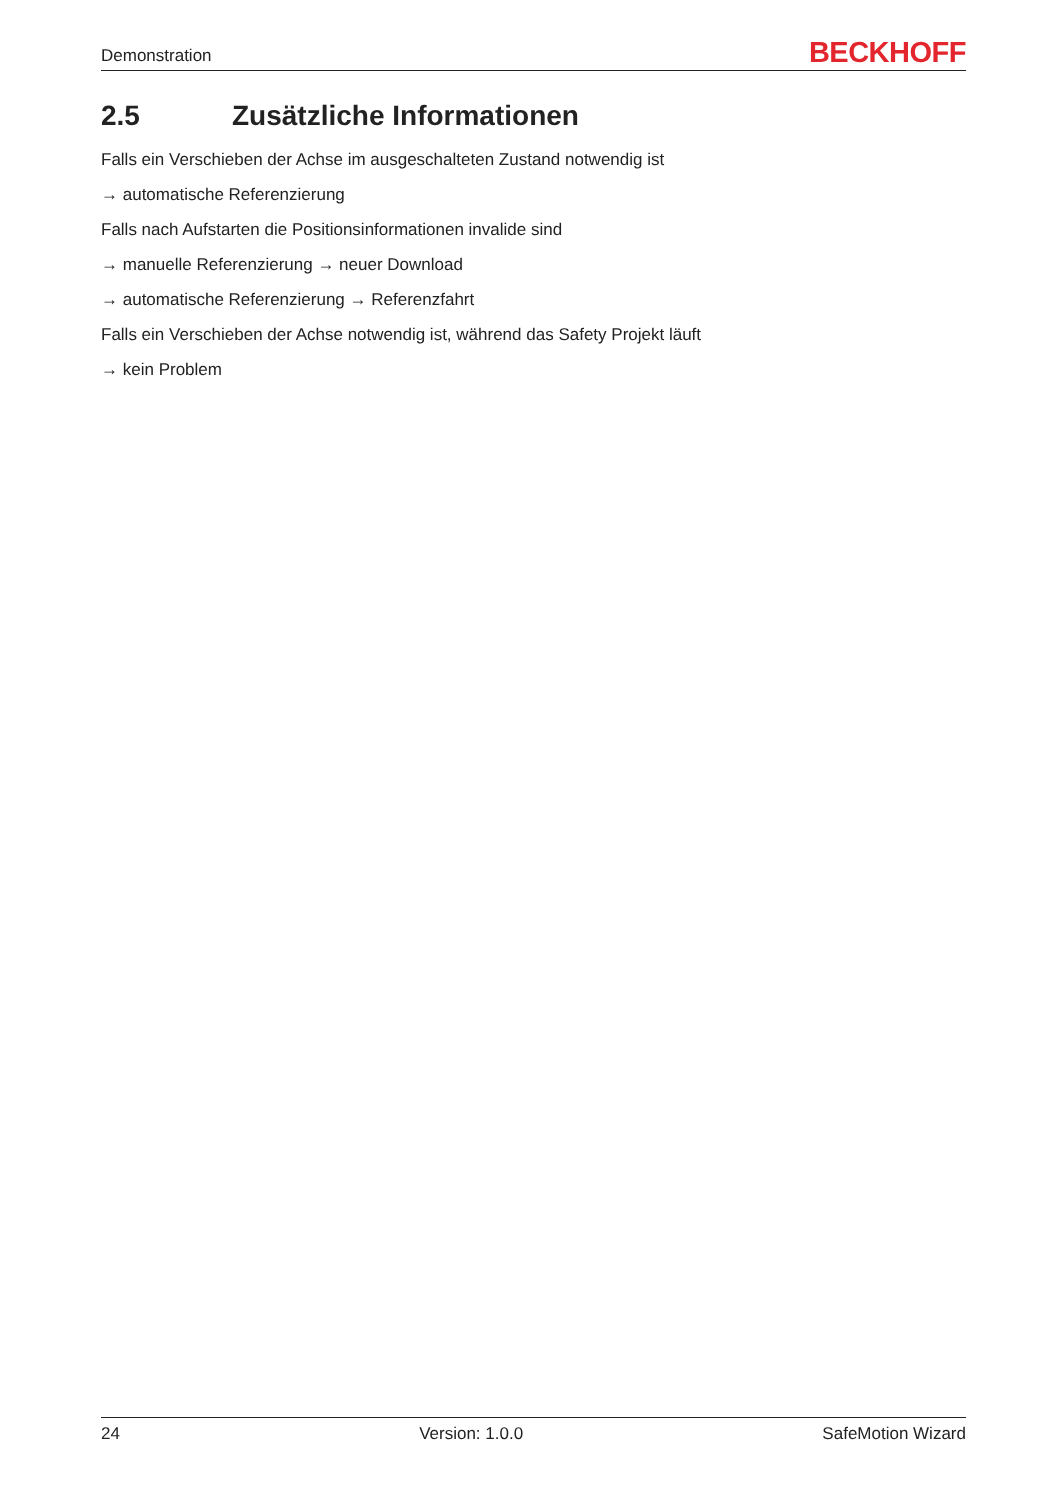Demonstration
BECKHOFF
2.5 Zusätzliche Informationen
Falls ein Verschieben der Achse im ausgeschalteten Zustand notwendig ist
→ automatische Referenzierung
Falls nach Aufstarten die Positionsinformationen invalide sind
→ manuelle Referenzierung → neuer Download
→ automatische Referenzierung → Referenzfahrt
Falls ein Verschieben der Achse notwendig ist, während das Safety Projekt läuft
→ kein Problem
24 Version: 1.0.0 SafeMotion Wizard